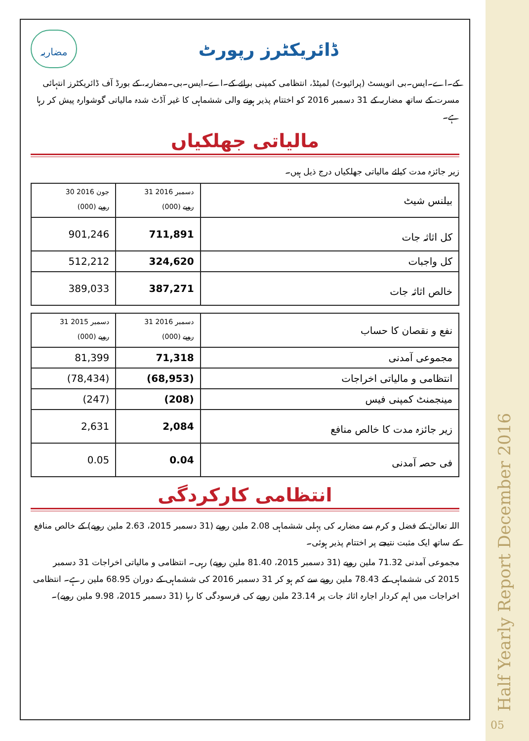Half Yearly Report December 2016
05
مضاربہ
ڈائریکٹرز رپورٹ
کے۔اے۔ایس۔بی انویسٹ (پرائیوٹ) لمیٹڈ، انتظامی کمپنی برائے کے۔اے۔ایس۔بی۔مضاربہ، کے بورڈ آف ڈائریکٹرز انتہائی مسرت کے ساتھ مضاربہ کے 31 دسمبر 2016 کو اختتام پذیر ہونے والی ششماہی کا غیر آڈٹ شدہ مالیاتی گوشوارہ پیش کر رہا ہے۔
مالیاتی جھلکیاں
زیر جائزہ مدت کیلئے مالیاتی جھلکیاں درج ذیل ہیں۔
| 30 جون 2016 (000) روپے | 31 دسمبر 2016 (000) روپے | بیلنس شیٹ |
| 901,246 | 711,891 | کل اثاثہ جات |
| 512,212 | 324,620 | کل واجبات |
| 389,033 | 387,271 | خالص اثاثہ جات |
| 31 دسمبر 2015 (000) روپے | 31 دسمبر 2016 (000) روپے | نفع و نقصان کا حساب |
| 81,399 | 71,318 | مجموعی آمدنی |
| (78,434) | (68,953) | انتظامی و مالیاتی اخراجات |
| (247) | (208) | مینجمنٹ کمپنی فیس |
| 2,631 | 2,084 | زیر جائزہ مدت کا خالص منافع |
| 0.05 | 0.04 | فی حصہ آمدنی |
انتظامی کارکردگی
اللہ تعالیٰ کے فضل و کرم سے مضاربہ کی پہلی ششماہی 2.08 ملین روپے (31 دسمبر 2015، 2.63 ملین روپے) کے خالص منافع کے ساتھ ایک مثبت نتیجے پر اختتام پذیر ہوئی۔
مجموعی آمدنی 71.32 ملین روپے (31 دسمبر 2015، 81.40 ملین روپے) رہی۔ انتظامی و مالیاتی اخراجات 31 دسمبر 2015 کی ششماہی کے 78.43 ملین روپے سے کم ہو کر 31 دسمبر 2016 کی ششماہی کے دوران 68.95 ملین رہے۔ انتظامی اخراجات میں اہم کردار اجارہ اثاثہ جات پر 23.14 ملین روپے کی فرسودگی کا رہا (31 دسمبر 2015، 9.98 ملین روپے)۔